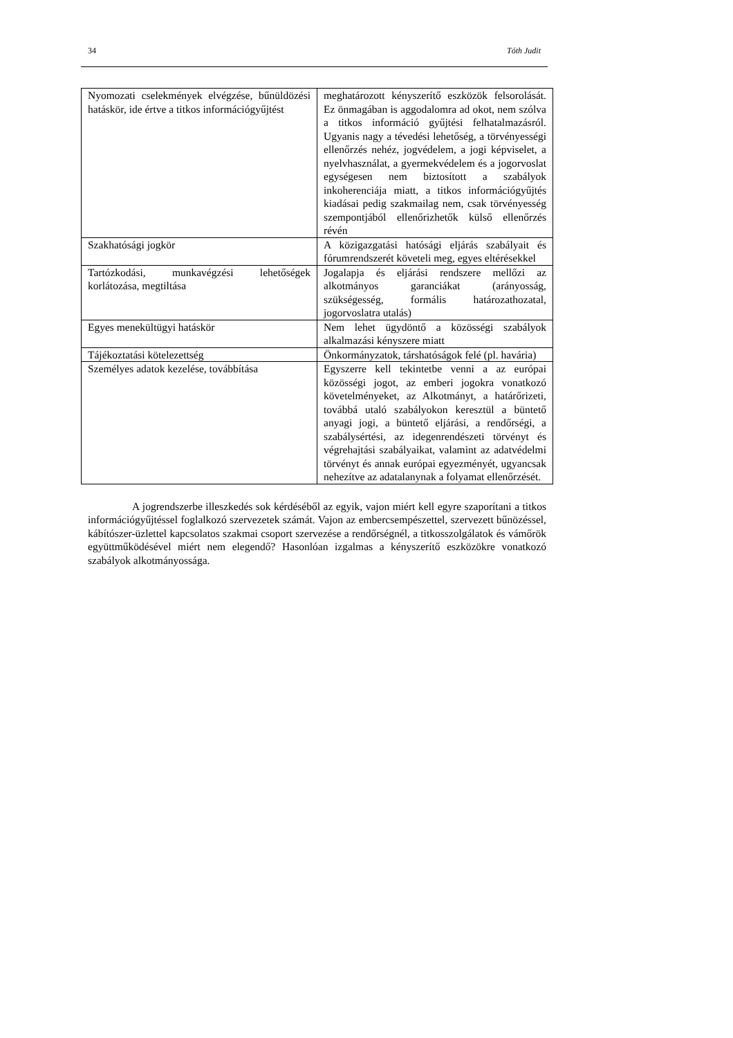34 Tóth Judit
| Nyomozati cselekmények elvégzése, bűnüldözési hatáskör, ide értve a titkos információgyűjtést | meghatározott kényszerítő eszközök felsorolását. Ez önmagában is aggodalomra ad okot, nem szólva a titkos információ gyűjtési felhatalmazásról. Ugyanis nagy a tévedési lehetőség, a törvényességi ellenőrzés nehéz, jogvédelem, a jogi képviselet, a nyelvhasználat, a gyermekvédelem és a jogorvoslat egységesen nem biztosított a szabályok inkoherenciája miatt, a titkos információgyűjtés kiadásai pedig szakmailag nem, csak törvényesség szempontjából ellenőrizhetők külső ellenőrzés révén |
| Szakhatósági jogkör | A közigazgatási hatósági eljárás szabályait és fórumrendszerét követeli meg, egyes eltérésekkel |
| Tartózkodási, munkavégzési lehetőségek korlátozása, megtiltása | Jogalapja és eljárási rendszere mellőzi az alkotmányos garanciákat (arányosság, szükségesség, formális határozathozatal, jogorvoslatra utalás) |
| Egyes menekültügyi hatáskör | Nem lehet ügydöntő a közösségi szabályok alkalmazási kényszere miatt |
| Tájékoztatási kötelezettség | Önkormányzatok, társhatóságok felé (pl. havária) |
| Személyes adatok kezelése, továbbítása | Egyszerre kell tekintetbe venni a az európai közösségi jogot, az emberi jogokra vonatkozó követelményeket, az Alkotmányt, a határőrizeti, továbbá utaló szabályokon keresztül a büntető anyagi jogi, a büntető eljárási, a rendőrségi, a szabálysértési, az idegenrendészeti törvényt és végrehajtási szabályaikat, valamint az adatvédelmi törvényt és annak európai egyezményét, ugyancsak nehezítve az adatalanynak a folyamat ellenőrzését. |
A jogrendszerbe illeszkedés sok kérdéséből az egyik, vajon miért kell egyre szaporítani a titkos információgyűjtéssel foglalkozó szervezetek számát. Vajon az embercsempészettel, szervezett bűnözéssel, kábítószer-üzlettel kapcsolatos szakmai csoport szervezése a rendőrségnél, a titkosszolgálatok és vámőrök együttműködésével miért nem elegendő? Hasonlóan izgalmas a kényszerítő eszközökre vonatkozó szabályok alkotmányossága.